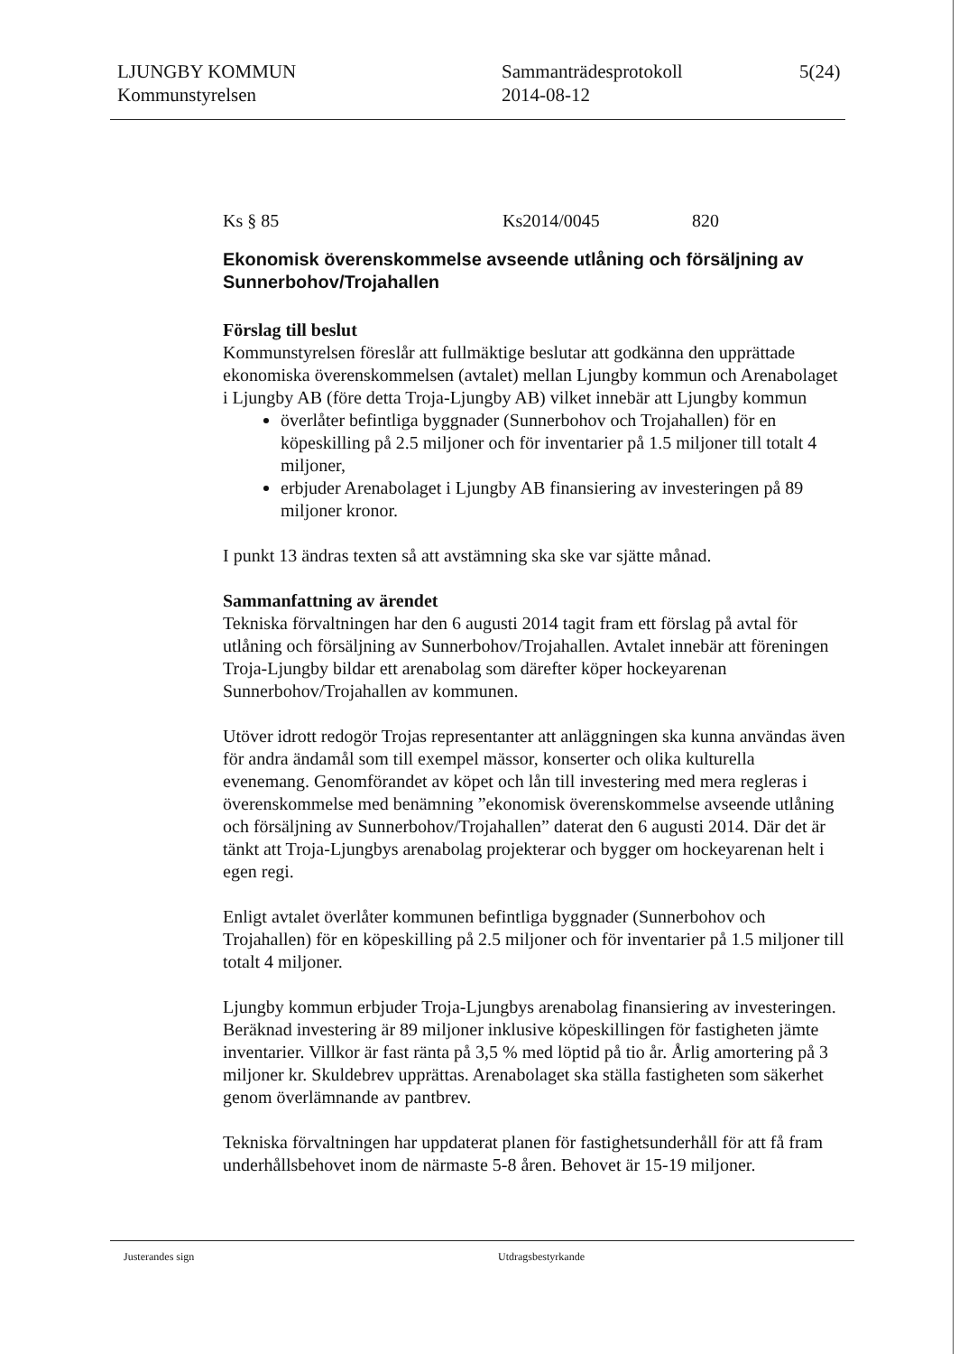LJUNGBY KOMMUN
Kommunstyrelsen
Sammanträdesprotokoll
2014-08-12
5(24)
Ks § 85 Ks2014/0045 820
Ekonomisk överenskommelse avseende utlåning och försäljning av Sunnerbohov/Trojahallen
Förslag till beslut
Kommunstyrelsen föreslår att fullmäktige beslutar att godkänna den upprättade ekonomiska överenskommelsen (avtalet) mellan Ljungby kommun och Arenabolaget i Ljungby AB (före detta Troja-Ljungby AB) vilket innebär att Ljungby kommun
överlåter befintliga byggnader (Sunnerbohov och Trojahallen) för en köpeskilling på 2.5 miljoner och för inventarier på 1.5 miljoner till totalt 4 miljoner,
erbjuder Arenabolaget i Ljungby AB finansiering av investeringen på 89 miljoner kronor.
I punkt 13 ändras texten så att avstämning ska ske var sjätte månad.
Sammanfattning av ärendet
Tekniska förvaltningen har den 6 augusti 2014 tagit fram ett förslag på avtal för utlåning och försäljning av Sunnerbohov/Trojahallen. Avtalet innebär att föreningen Troja-Ljungby bildar ett arenabolag som därefter köper hockeyarenan Sunnerbohov/Trojahallen av kommunen.
Utöver idrott redogör Trojas representanter att anläggningen ska kunna användas även för andra ändamål som till exempel mässor, konserter och olika kulturella evenemang. Genomförandet av köpet och lån till investering med mera regleras i överenskommelse med benämning ”ekonomisk överenskommelse avseende utlåning och försäljning av Sunnerbohov/Trojahallen” daterat den 6 augusti 2014. Där det är tänkt att Troja-Ljungbys arenabolag projekterar och bygger om hockeyarenan helt i egen regi.
Enligt avtalet överlåter kommunen befintliga byggnader (Sunnerbohov och Trojahallen) för en köpeskilling på 2.5 miljoner och för inventarier på 1.5 miljoner till totalt 4 miljoner.
Ljungby kommun erbjuder Troja-Ljungbys arenabolag finansiering av investeringen. Beräknad investering är 89 miljoner inklusive köpeskillingen för fastigheten jämte inventarier. Villkor är fast ränta på 3,5 % med löptid på tio år. Årlig amortering på 3 miljoner kr. Skuldebrev upprättas. Arenabolaget ska ställa fastigheten som säkerhet genom överlämnande av pantbrev.
Tekniska förvaltningen har uppdaterat planen för fastighetsunderhåll för att få fram underhållsbehovet inom de närmaste 5-8 åren. Behovet är 15-19 miljoner.
Justerandes sign Utdragsbestyrkande